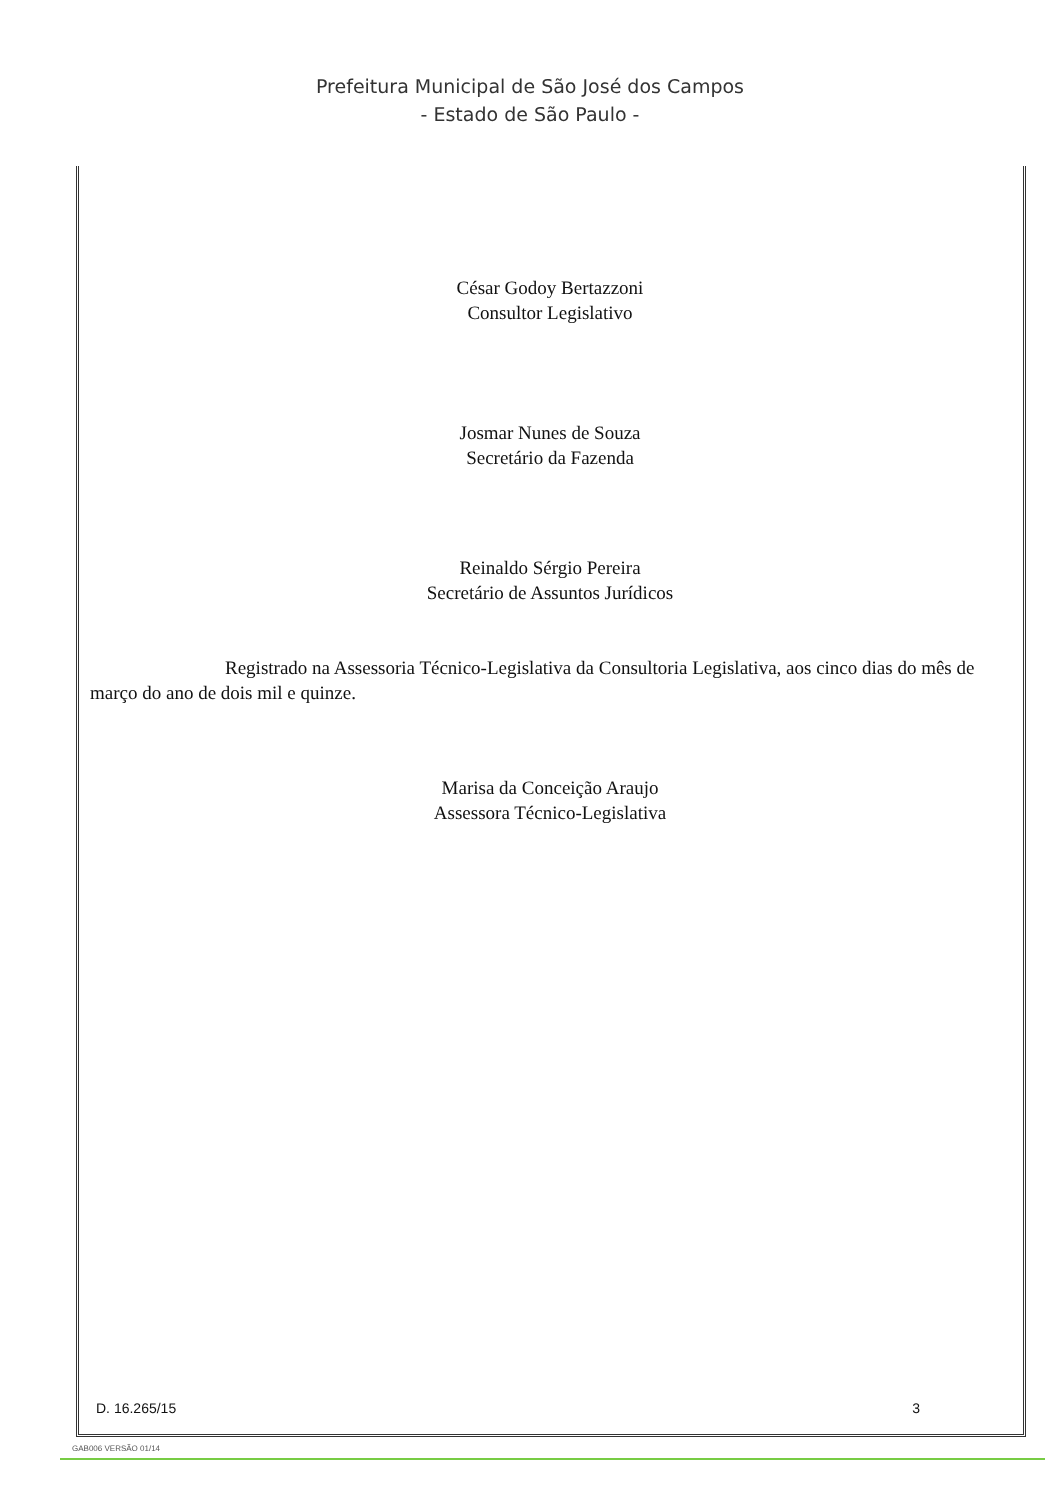Prefeitura Municipal de São José dos Campos
- Estado de São Paulo -
César Godoy Bertazzoni
Consultor Legislativo
Josmar Nunes de Souza
Secretário da Fazenda
Reinaldo Sérgio Pereira
Secretário de Assuntos Jurídicos
Registrado na Assessoria Técnico-Legislativa da Consultoria Legislativa, aos cinco dias do mês de março do ano de dois mil e quinze.
Marisa da Conceição Araujo
Assessora Técnico-Legislativa
D. 16.265/15 3
GAB006 VERSÃO 01/14